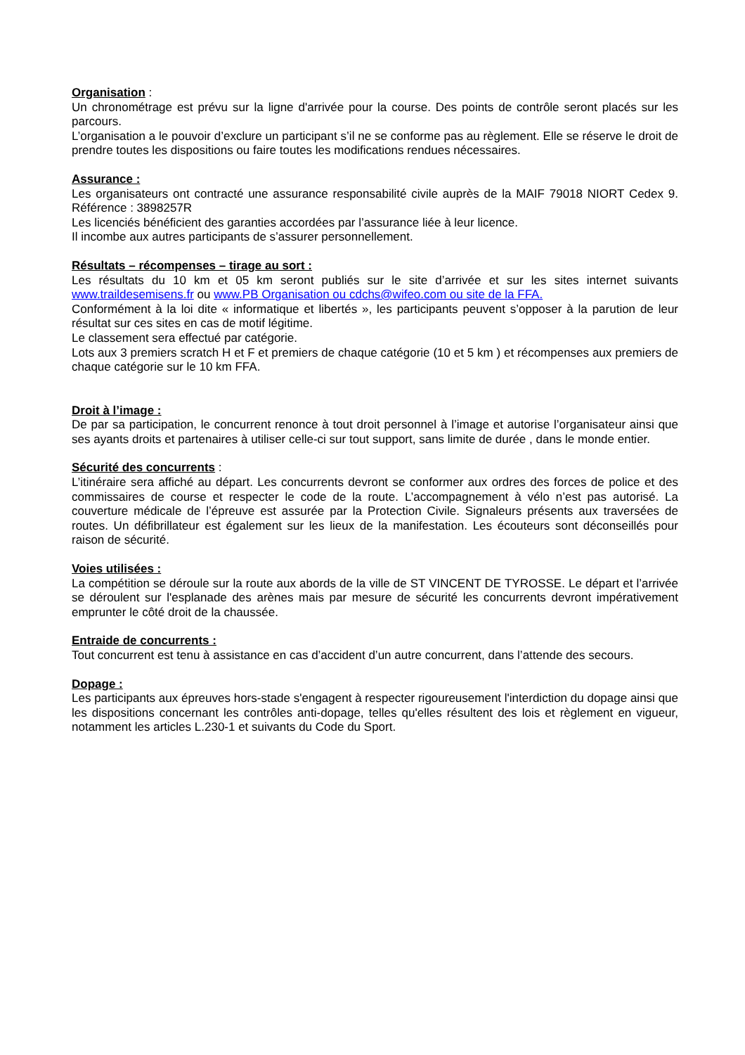Organisation :
Un chronométrage est prévu sur la ligne d'arrivée pour la course. Des points de contrôle seront placés sur les parcours.
L’organisation a le pouvoir d’exclure un participant s’il ne se conforme pas au règlement. Elle se réserve le droit de prendre toutes les dispositions ou faire toutes les modifications rendues nécessaires.
Assurance :
Les organisateurs ont contracté une assurance responsabilité civile auprès de la MAIF 79018 NIORT Cedex 9. Référence : 3898257R
Les licenciés bénéficient des garanties accordées par l’assurance liée à leur licence.
Il incombe aux autres participants de s’assurer personnellement.
Résultats – récompenses – tirage au sort :
Les résultats du 10 km et 05 km seront publiés sur le site d’arrivée et sur les sites internet suivants www.traildesemisens.fr ou www.PB Organisation ou cdchs@wifeo.com ou site de la FFA.
Conformément à la loi dite « informatique et libertés », les participants peuvent s’opposer à la parution de leur résultat sur ces sites en cas de motif légitime.
Le classement sera effectué par catégorie.
Lots aux 3 premiers scratch H et F et premiers de chaque catégorie (10 et 5 km ) et récompenses aux premiers de chaque catégorie sur le 10 km FFA.
Droit à l’image :
De par sa participation, le concurrent renonce à tout droit personnel à l’image et autorise l’organisateur ainsi que ses ayants droits et partenaires à utiliser celle-ci sur tout support, sans limite de durée , dans le monde entier.
Sécurité des concurrents :
L’itinéraire sera affiché au départ. Les concurrents devront se conformer aux ordres des forces de police et des commissaires de course et respecter le code de la route. L’accompagnement à vélo n’est pas autorisé. La couverture médicale de l’épreuve est assurée par la Protection Civile. Signaleurs présents aux traversées de routes. Un défibrillateur est également sur les lieux de la manifestation. Les écouteurs sont déconseillés pour raison de sécurité.
Voies utilisées :
La compétition se déroule sur la route aux abords de la ville de ST VINCENT DE TYROSSE. Le départ et l’arrivée se déroulent sur l'esplanade des arènes mais par mesure de sécurité les concurrents devront impérativement emprunter le côté droit de la chaussée.
Entraide de concurrents :
Tout concurrent est tenu à assistance en cas d’accident d’un autre concurrent, dans l’attende des secours.
Dopage :
Les participants aux épreuves hors-stade s'engagent à respecter rigoureusement l'interdiction du dopage ainsi que les dispositions concernant les contrôles anti-dopage, telles qu'elles résultent des lois et règlement en vigueur, notamment les articles L.230-1 et suivants du Code du Sport.